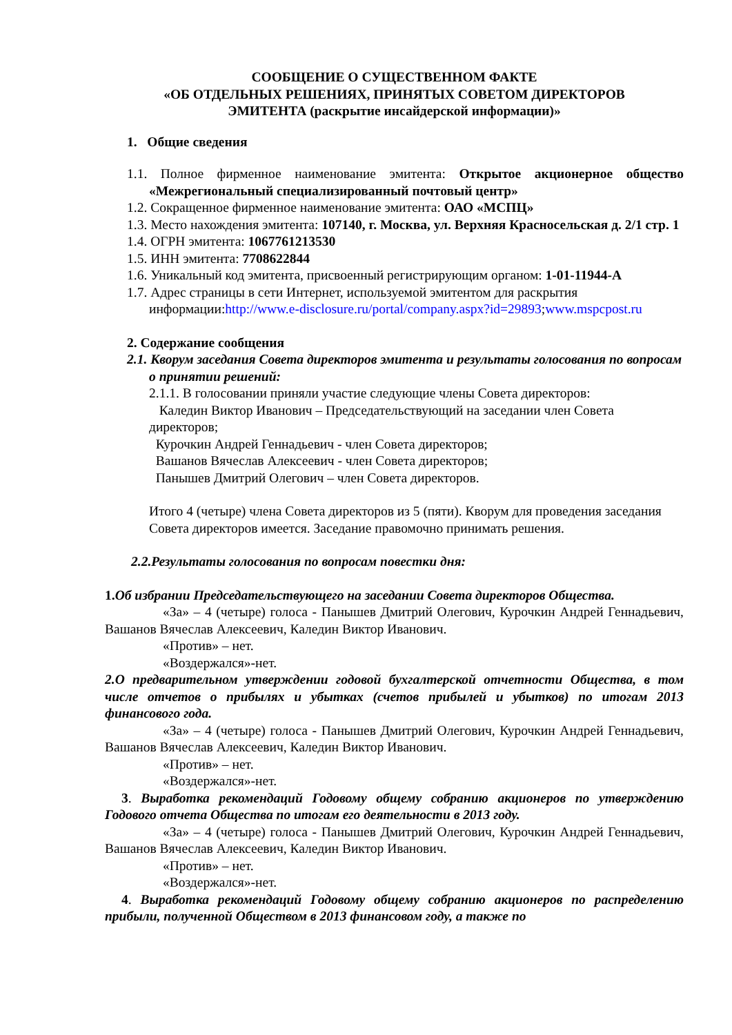СООБЩЕНИЕ О СУЩЕСТВЕННОМ ФАКТЕ
«ОБ ОТДЕЛЬНЫХ РЕШЕНИЯХ, ПРИНЯТЫХ СОВЕТОМ ДИРЕКТОРОВ
ЭМИТЕНТА (раскрытие инсайдерской информации)»
1. Общие сведения
1.1. Полное фирменное наименование эмитента: Открытое акционерное общество «Межрегиональный специализированный почтовый центр»
1.2. Сокращенное фирменное наименование эмитента: ОАО «МСПЦ»
1.3. Место нахождения эмитента: 107140, г. Москва, ул. Верхняя Красносельская д. 2/1 стр. 1
1.4. ОГРН эмитента: 1067761213530
1.5. ИНН эмитента: 7708622844
1.6. Уникальный код эмитента, присвоенный регистрирующим органом: 1-01-11944-А
1.7. Адрес страницы в сети Интернет, используемой эмитентом для раскрытия информации:http://www.e-disclosure.ru/portal/company.aspx?id=29893;www.mspcpost.ru
2. Содержание сообщения
2.1. Кворум заседания Совета директоров эмитента и результаты голосования по вопросам о принятии решений:
2.1.1. В голосовании приняли участие следующие члены Совета директоров:
Каледин Виктор Иванович – Председательствующий на заседании член Совета директоров;
Курочкин Андрей Геннадьевич - член Совета директоров;
Вашанов Вячеслав Алексеевич - член Совета директоров;
Панышев Дмитрий Олегович – член Совета директоров.
Итого 4 (четыре) члена Совета директоров из 5 (пяти). Кворум для проведения заседания Совета директоров имеется. Заседание правомочно принимать решения.
2.2.Результаты голосования по вопросам повестки дня:
1.Об избрании Председательствующего на заседании Совета директоров Общества.
«За» – 4 (четыре) голоса - Панышев Дмитрий Олегович, Курочкин Андрей Геннадьевич, Вашанов Вячеслав Алексеевич, Каледин Виктор Иванович.
«Против» – нет.
«Воздержался»-нет.
2.О предварительном утверждении годовой бухгалтерской отчетности Общества, в том числе отчетов о прибылях и убытках (счетов прибылей и убытков) по итогам 2013 финансового года.
«За» – 4 (четыре) голоса - Панышев Дмитрий Олегович, Курочкин Андрей Геннадьевич, Вашанов Вячеслав Алексеевич, Каледин Виктор Иванович.
«Против» – нет.
«Воздержался»-нет.
3. Выработка рекомендаций Годовому общему собранию акционеров по утверждению Годового отчета Общества по итогам его деятельности в 2013 году.
«За» – 4 (четыре) голоса - Панышев Дмитрий Олегович, Курочкин Андрей Геннадьевич, Вашанов Вячеслав Алексеевич, Каледин Виктор Иванович.
«Против» – нет.
«Воздержался»-нет.
4. Выработка рекомендаций Годовому общему собранию акционеров по распределению прибыли, полученной Обществом в 2013 финансовом году, а также по